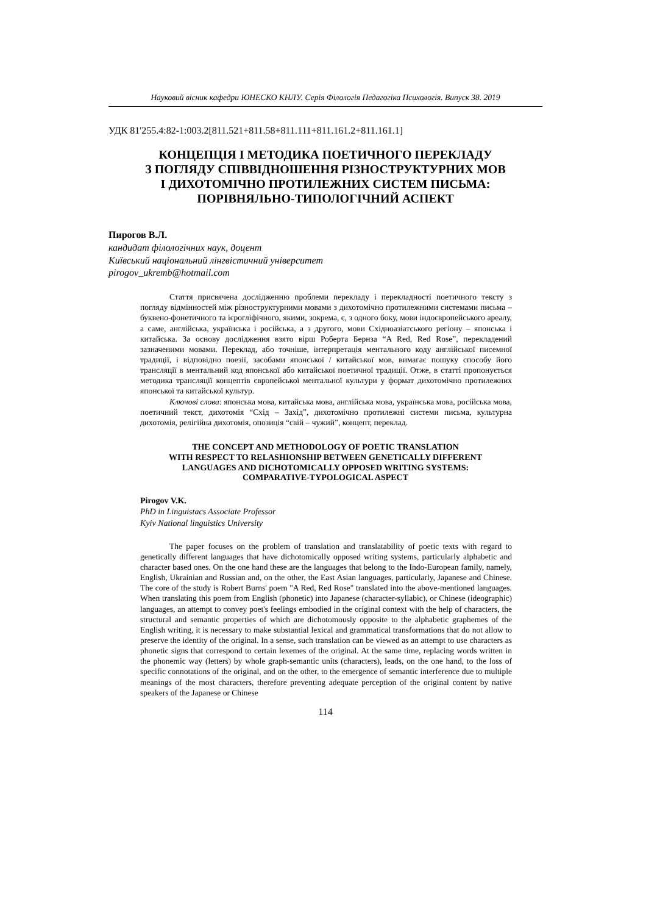Науковий вісник кафедри ЮНЕСКО КНЛУ. Серія Філологія Педагогіка Психологія. Випуск 38. 2019
УДК 81'255.4:82-1:003.2[811.521+811.58+811.111+811.161.2+811.161.1]
КОНЦЕПЦІЯ І МЕТОДИКА ПОЕТИЧНОГО ПЕРЕКЛАДУ
З ПОГЛЯДУ СПІВВІДНОШЕННЯ РІЗНОСТРУКТУРНИХ МОВ
І ДИХОТОМІЧНО ПРОТИЛЕЖНИХ СИСТЕМ ПИСЬМА:
ПОРІВНЯЛЬНО-ТИПОЛОГІЧНИЙ АСПЕКТ
Пирогов В.Л.
кандидат філологічних наук, доцент
Київський національний лінгвістичний університет
pirogov_ukremb@hotmail.com
Стаття присвячена дослідженню проблеми перекладу і перекладності поетичного тексту з погляду відмінностей між різноструктурними мовами з дихотомічно протилежними системами письма – буквено-фонетичного та ієрогліфічного, якими, зокрема, є, з одного боку, мови індоєвропейського ареалу, а саме, англійська, українська і російська, а з другого, мови Східноазіатського регіону – японська і китайська. За основу дослідження взято вірш Роберта Бернза “A Red, Red Rose”, перекладений зазначеними мовами. Переклад, або точніше, інтерпретація ментального коду англійської писемної традиції, і відповідно поезії, засобами японської / китайської мов, вимагає пошуку способу його трансляції в ментальний код японської або китайської поетичної традиції. Отже, в статті пропонується методика трансляції концептів європейської ментальної культури у формат дихотомічно протилежних японської та китайської культур.
Ключові слова: японська мова, китайська мова, англійська мова, українська мова, російська мова, поетичний текст, дихотомія “Схід – Захід”, дихотомічно протилежні системи письма, культурна дихотомія, релігійна дихотомія, опозиція “свій – чужий”, концепт, переклад.
THE CONCEPT AND METHODOLOGY OF POETIC TRANSLATION
WITH RESPECT TO RELASHIONSHIP BETWEEN GENETICALLY DIFFERENT
LANGUAGES AND DICHOTOMICALLY OPPOSED WRITING SYSTEMS:
COMPARATIVE-TYPOLOGICAL ASPECT
Pirogov V.K.
PhD in Linguistacs Associate Professor
Kyiv National linguistics University
The paper focuses on the problem of translation and translatability of poetic texts with regard to genetically different languages that have dichotomically opposed writing systems, particularly alphabetic and character based ones. On the one hand these are the languages that belong to the Indo-European family, namely, English, Ukrainian and Russian and, on the other, the East Asian languages, particularly, Japanese and Chinese. The core of the study is Robert Burns' poem "A Red, Red Rose" translated into the above-mentioned languages. When translating this poem from English (phonetic) into Japanese (character-syllabic), or Chinese (ideographic) languages, an attempt to convey poet's feelings embodied in the original context with the help of characters, the structural and semantic properties of which are dichotomously opposite to the alphabetic graphemes of the English writing, it is necessary to make substantial lexical and grammatical transformations that do not allow to preserve the identity of the original. In a sense, such translation can be viewed as an attempt to use characters as phonetic signs that correspond to certain lexemes of the original. At the same time, replacing words written in the phonemic way (letters) by whole graph-semantic units (characters), leads, on the one hand, to the loss of specific connotations of the original, and on the other, to the emergence of semantic interference due to multiple meanings of the most characters, therefore preventing adequate perception of the original content by native speakers of the Japanese or Chinese
114